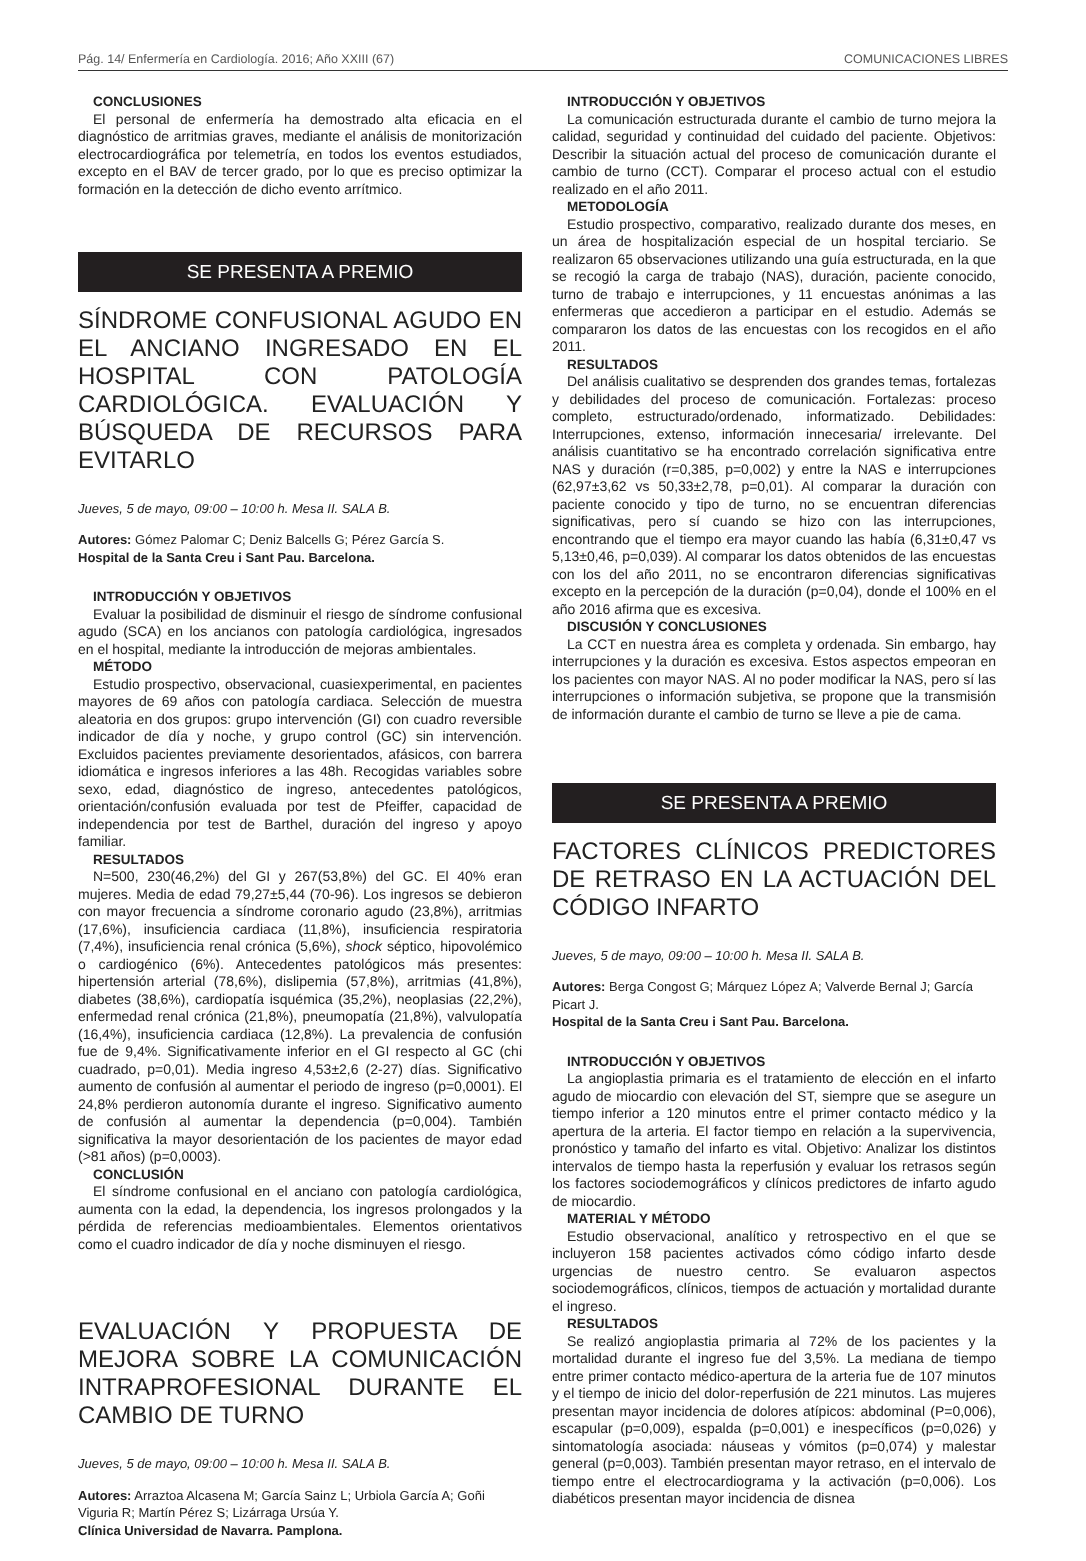Pág. 14/ Enfermería en Cardiología. 2016; Año XXIII (67) COMUNICACIONES LIBRES
CONCLUSIONES
El personal de enfermería ha demostrado alta eficacia en el diagnóstico de arritmias graves, mediante el análisis de monitorización electrocardiográfica por telemetría, en todos los eventos estudiados, excepto en el BAV de tercer grado, por lo que es preciso optimizar la formación en la detección de dicho evento arrítmico.
SE PRESENTA A PREMIO
SÍNDROME CONFUSIONAL AGUDO EN EL ANCIANO INGRESADO EN EL HOSPITAL CON PATOLOGÍA CARDIOLÓGICA. EVALUACIÓN Y BÚSQUEDA DE RECURSOS PARA EVITARLO
Jueves, 5 de mayo, 09:00 – 10:00 h. Mesa II. SALA B.
Autores: Gómez Palomar C; Deniz Balcells G; Pérez García S.
Hospital de la Santa Creu i Sant Pau. Barcelona.
INTRODUCCIÓN Y OBJETIVOS
Evaluar la posibilidad de disminuir el riesgo de síndrome confusional agudo (SCA) en los ancianos con patología cardiológica, ingresados en el hospital, mediante la introducción de mejoras ambientales.
MÉTODO
Estudio prospectivo, observacional, cuasiexperimental, en pacientes mayores de 69 años con patología cardiaca. Selección de muestra aleatoria en dos grupos: grupo intervención (GI) con cuadro reversible indicador de día y noche, y grupo control (GC) sin intervención. Excluidos pacientes previamente desorientados, afásicos, con barrera idiomática e ingresos inferiores a las 48h. Recogidas variables sobre sexo, edad, diagnóstico de ingreso, antecedentes patológicos, orientación/confusión evaluada por test de Pfeiffer, capacidad de independencia por test de Barthel, duración del ingreso y apoyo familiar.
RESULTADOS
N=500, 230(46,2%) del GI y 267(53,8%) del GC. El 40% eran mujeres. Media de edad 79,27±5,44 (70-96). Los ingresos se debieron con mayor frecuencia a síndrome coronario agudo (23,8%), arritmias (17,6%), insuficiencia cardiaca (11,8%), insuficiencia respiratoria (7,4%), insuficiencia renal crónica (5,6%), shock séptico, hipovolémico o cardiogénico (6%). Antecedentes patológicos más presentes: hipertensión arterial (78,6%), dislipemia (57,8%), arritmias (41,8%), diabetes (38,6%), cardiopatía isquémica (35,2%), neoplasias (22,2%), enfermedad renal crónica (21,8%), pneumopatía (21,8%), valvulopatía (16,4%), insuficiencia cardiaca (12,8%). La prevalencia de confusión fue de 9,4%. Significativamente inferior en el GI respecto al GC (chi cuadrado, p=0,01). Media ingreso 4,53±2,6 (2-27) días. Significativo aumento de confusión al aumentar el periodo de ingreso (p=0,0001). El 24,8% perdieron autonomía durante el ingreso. Significativo aumento de confusión al aumentar la dependencia (p=0,004). También significativa la mayor desorientación de los pacientes de mayor edad (>81 años) (p=0,0003).
CONCLUSIÓN
El síndrome confusional en el anciano con patología cardiológica, aumenta con la edad, la dependencia, los ingresos prolongados y la pérdida de referencias medioambientales. Elementos orientativos como el cuadro indicador de día y noche disminuyen el riesgo.
EVALUACIÓN Y PROPUESTA DE MEJORA SOBRE LA COMUNICACIÓN INTRAPROFESIONAL DURANTE EL CAMBIO DE TURNO
Jueves, 5 de mayo, 09:00 – 10:00 h. Mesa II. SALA B.
Autores: Arraztoa Alcasena M; García Sainz L; Urbiola García A; Goñi Viguria R; Martín Pérez S; Lizárraga Ursúa Y.
Clínica Universidad de Navarra. Pamplona.
INTRODUCCIÓN Y OBJETIVOS
La comunicación estructurada durante el cambio de turno mejora la calidad, seguridad y continuidad del cuidado del paciente. Objetivos: Describir la situación actual del proceso de comunicación durante el cambio de turno (CCT). Comparar el proceso actual con el estudio realizado en el año 2011.
METODOLOGÍA
Estudio prospectivo, comparativo, realizado durante dos meses, en un área de hospitalización especial de un hospital terciario. Se realizaron 65 observaciones utilizando una guía estructurada, en la que se recogió la carga de trabajo (NAS), duración, paciente conocido, turno de trabajo e interrupciones, y 11 encuestas anónimas a las enfermeras que accedieron a participar en el estudio. Además se compararon los datos de las encuestas con los recogidos en el año 2011.
RESULTADOS
Del análisis cualitativo se desprenden dos grandes temas, fortalezas y debilidades del proceso de comunicación. Fortalezas: proceso completo, estructurado/ordenado, informatizado. Debilidades: Interrupciones, extenso, información innecesaria/ irrelevante. Del análisis cuantitativo se ha encontrado correlación significativa entre NAS y duración (r=0,385, p=0,002) y entre la NAS e interrupciones (62,97±3,62 vs 50,33±2,78, p=0,01). Al comparar la duración con paciente conocido y tipo de turno, no se encuentran diferencias significativas, pero sí cuando se hizo con las interrupciones, encontrando que el tiempo era mayor cuando las había (6,31±0,47 vs 5,13±0,46, p=0,039). Al comparar los datos obtenidos de las encuestas con los del año 2011, no se encontraron diferencias significativas excepto en la percepción de la duración (p=0,04), donde el 100% en el año 2016 afirma que es excesiva.
DISCUSIÓN Y CONCLUSIONES
La CCT en nuestra área es completa y ordenada. Sin embargo, hay interrupciones y la duración es excesiva. Estos aspectos empeoran en los pacientes con mayor NAS. Al no poder modificar la NAS, pero sí las interrupciones o información subjetiva, se propone que la transmisión de información durante el cambio de turno se lleve a pie de cama.
SE PRESENTA A PREMIO
FACTORES CLÍNICOS PREDICTORES DE RETRASO EN LA ACTUACIÓN DEL CÓDIGO INFARTO
Jueves, 5 de mayo, 09:00 – 10:00 h. Mesa II. SALA B.
Autores: Berga Congost G; Márquez López A; Valverde Bernal J; García Picart J.
Hospital de la Santa Creu i Sant Pau. Barcelona.
INTRODUCCIÓN Y OBJETIVOS
La angioplastia primaria es el tratamiento de elección en el infarto agudo de miocardio con elevación del ST, siempre que se asegure un tiempo inferior a 120 minutos entre el primer contacto médico y la apertura de la arteria. El factor tiempo en relación a la supervivencia, pronóstico y tamaño del infarto es vital. Objetivo: Analizar los distintos intervalos de tiempo hasta la reperfusión y evaluar los retrasos según los factores sociodemográficos y clínicos predictores de infarto agudo de miocardio.
MATERIAL Y MÉTODO
Estudio observacional, analítico y retrospectivo en el que se incluyeron 158 pacientes activados cómo código infarto desde urgencias de nuestro centro. Se evaluaron aspectos sociodemográficos, clínicos, tiempos de actuación y mortalidad durante el ingreso.
RESULTADOS
Se realizó angioplastia primaria al 72% de los pacientes y la mortalidad durante el ingreso fue del 3,5%. La mediana de tiempo entre primer contacto médico-apertura de la arteria fue de 107 minutos y el tiempo de inicio del dolor-reperfusión de 221 minutos. Las mujeres presentan mayor incidencia de dolores atípicos: abdominal (P=0,006), escapular (p=0,009), espalda (p=0,001) e inespecíficos (p=0,026) y sintomatología asociada: náuseas y vómitos (p=0,074) y malestar general (p=0,003). También presentan mayor retraso, en el intervalo de tiempo entre el electrocardiograma y la activación (p=0,006). Los diabéticos presentan mayor incidencia de disnea